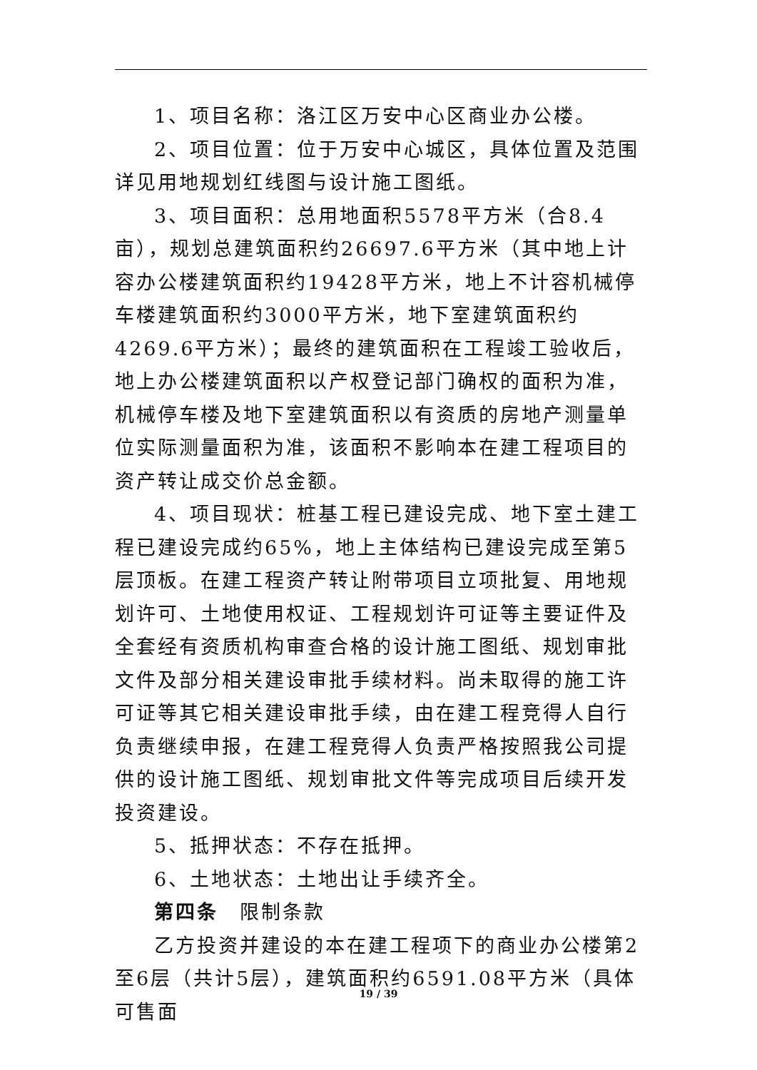1、项目名称：洛江区万安中心区商业办公楼。
2、项目位置：位于万安中心城区，具体位置及范围详见用地规划红线图与设计施工图纸。
3、项目面积：总用地面积5578平方米（合8.4亩），规划总建筑面积约26697.6平方米（其中地上计容办公楼建筑面积约19428平方米，地上不计容机械停车楼建筑面积约3000平方米，地下室建筑面积约4269.6平方米）；最终的建筑面积在工程竣工验收后，地上办公楼建筑面积以产权登记部门确权的面积为准，机械停车楼及地下室建筑面积以有资质的房地产测量单位实际测量面积为准，该面积不影响本在建工程项目的资产转让成交价总金额。
4、项目现状：桩基工程已建设完成、地下室土建工程已建设完成约65%，地上主体结构已建设完成至第5层顶板。在建工程资产转让附带项目立项批复、用地规划许可、土地使用权证、工程规划许可证等主要证件及全套经有资质机构审查合格的设计施工图纸、规划审批文件及部分相关建设审批手续材料。尚未取得的施工许可证等其它相关建设审批手续，由在建工程竞得人自行负责继续申报，在建工程竞得人负责严格按照我公司提供的设计施工图纸、规划审批文件等完成项目后续开发投资建设。
5、抵押状态：不存在抵押。
6、土地状态：土地出让手续齐全。
第四条　限制条款
乙方投资并建设的本在建工程项下的商业办公楼第2至6层（共计5层），建筑面积约6591.08平方米（具体可售面
19 / 39